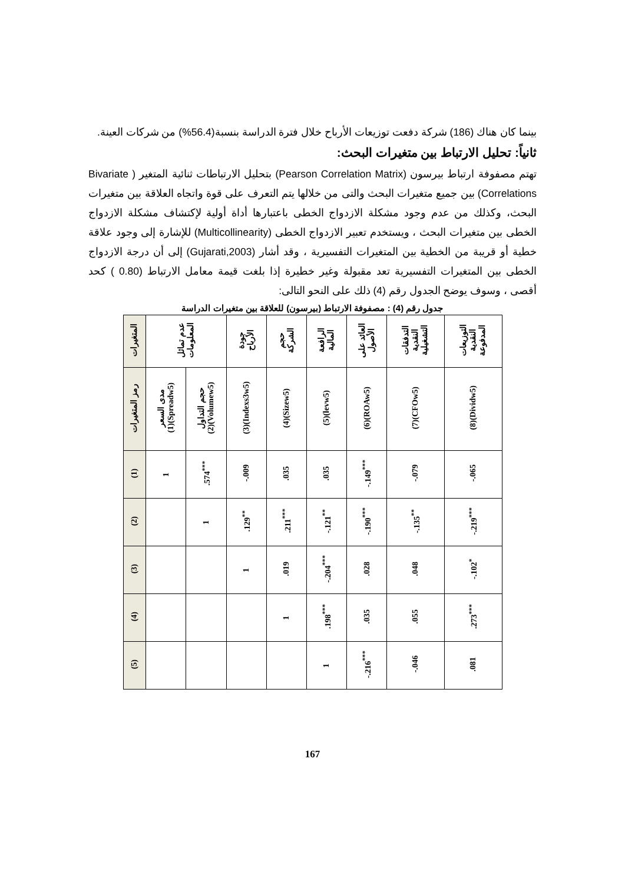بينما كان هناك (186) شركة دفعت توزيعات الأرباح خلال فترة الدراسة بنسبة(56.4%) من شركات العينة.
ثانياً: تحليل الارتباط بين متغيرات البحث:
تهتم مصفوفة ارتباط بيرسون (Pearson Correlation Matrix) بتحليل الارتباطات ثنائية المتغير ( Bivariate Correlations) بين جميع متغيرات البحث والتى من خلالها يتم التعرف على قوة واتجاه العلاقة بين متغيرات البحث، وكذلك من عدم وجود مشكلة الازدواج الخطى باعتبارها أداة أولية لإكتشاف مشكلة الازدواج الخطى بين متغيرات البحث ، ويستخدم تعبير الازدواج الخطى (Multicollinearity) للإشارة إلى وجود علاقة خطية أو قريبة من الخطية بين المتغيرات التفسيرية ، وقد أشار (Gujarati,2003) إلى أن درجة الازدواج الخطى بين المتغيرات التفسيرية تعد مقبولة وغير خطيرة إذا بلغت قيمة معامل الارتباط (0.80 ) كحد أقصى ، وسوف يوضح الجدول رقم (4) ذلك على النحو التالى:
جدول رقم (4) : مصفوفة الارتباط (بيرسون) للعلاقة بين متغيرات الدراسة
| المتغيرات | عدم تماثل المعلومات | | جودة الأرباح | حجم الشركة | الرافعة المالية | العائد على الأصول | التدفقات النقدية التشغيلية | التوزيعات النقدية المدفوعة |
| رمز المتغيرات | مدى السعر (1)(Spreadw5) | حجم التداول (2)(Volumew5) | (3)(Indexs3w5) | (4)(Sizew5) | (5)(levw5) | (6)(ROAw5) | (7)(CFOw5) | (8)(Dividw5) |
| (1) | 1 | .574<sup>***</sup> | -.009 | .035 | .035 | -.149<sup>***</sup> | -.079 | -.065 |
| (2) | | 1 | .129<sup>**</sup> | .211<sup>***</sup> | -.121<sup>**</sup> | -.190<sup>***</sup> | -.135<sup>**</sup> | -.219<sup>***</sup> |
| (3) | | | 1 | .019 | -.204<sup>***</sup> | .028 | .048 | -.102<sup>*</sup> |
| (4) | | | | 1 | .198<sup>***</sup> | .035 | .055 | .273<sup>***</sup> |
| (5) | | | | | 1 | -.216<sup>***</sup> | -.046 | .081 |
167